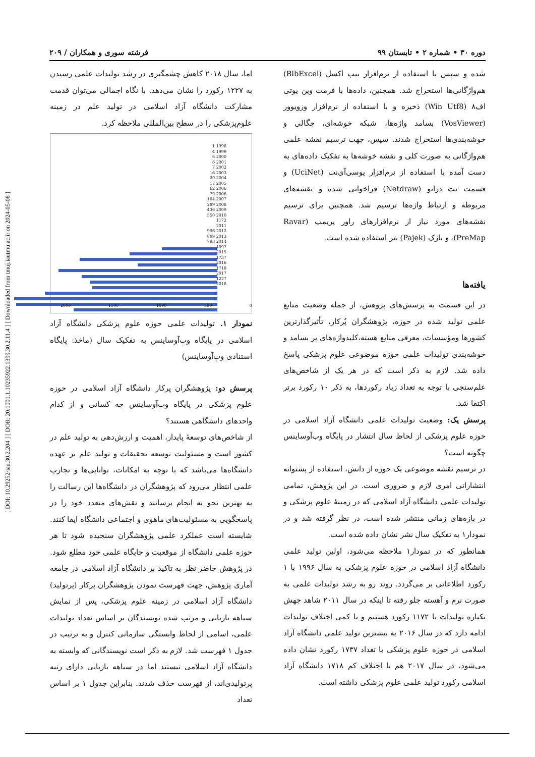[ DOI: 10.29252/iau.30.2.204 ] [ DOR: 20.1001.1.10235922.1399.30.2.11.4 ] [ Downloaded from tmuj.iautmu.ac.ir on 2024-05-08 ]
دوره ۳۰ • شماره ۲ • تابستان ۹۹ فرشته سوری و همکاران / ۲۰۹
شده و سپس با استفاده از نرم‌افزار بیب اکسل (BibExcel) هم‌واژگانی‌ها استخراج شد. همچنین، داده‌ها با فرمت وین یوتی اف۸ (Win Utf8) ذخیره و با استفاده از نرم‌افزار وزویوور (VosViewer) بسامد واژه‌ها، شبکه خوشه‌ای، چگالی و خوشه‌بندی‌ها استخراج شدند. سپس، جهت ترسیم نقشه علمی هم‌واژگانی به صورت کلی و نقشه خوشه‌ها به تفکیک داده‌های به دست آمده با استفاده از نرم‌افزار یوسی‌آی‌نت (UciNet) و قسمت نت درایو (Netdraw) فراخوانی شده و نقشه‌های مربوطه و ارتباط واژه‌ها ترسیم شد. همچنین برای ترسیم نقشه‌های مورد نیاز از نرم‌افزارهای راور پریمپ (Ravar PreMap)، و پاژک (Pajek) نیز استفاده شده است.
یافته‌ها
در این قسمت به پرسش‌های پژوهش، از جمله وضعیت منابع علمی تولید شده در حوزه، پژوهشگران پُرکار، تأثیرگذارترین کشورها ومؤسسات، معرفی منابع هسته،کلیدواژه‌های پر بسامد و خوشه‌بندی تولیدات علمی حوزه موضوعی علوم پزشکی پاسخ داده شد. لازم به ذکر است که در هر یک از شاخص‌های علم‌سنجی با توجه به تعداد زیاد رکوردها، به ذکر ۱۰ رکورد برتر اکتفا شد.
پرسش یک: وضعیت تولیدات علمی دانشگاه آزاد اسلامی در حوزه علوم پزشکی از لحاظ سال انتشار در پایگاه وب‌آوساینس چگونه است؟
در ترسیم نقشه موضوعی یک حوزه از دانش، استفاده از پشتوانه انتشاراتی امری لازم و ضروری است. در این پژوهش، تمامی تولیدات علمی دانشگاه آزاد اسلامی که در زمینهٔ علوم پزشکی و در بازه‌های زمانی منتشر شده است، در نظر گرفته شد و در نمودار۱ به تفکیک سال نشر نشان داده شده است.
همانطور که در نمودار۱ ملاحظه می‌شود، اولین تولید علمی دانشگاه آزاد اسلامی در حوزه علوم پزشکی به سال ۱۹۹۶ با ۱ رکورد اطلاعاتی بر می‌گردد. روند رو به رشد تولیدات علمی به صورت نرم و آهسته جلو رفته تا اینکه در سال ۲۰۱۱ شاهد جهش یکباره تولیدات با ۱۱۷۲ رکورد هستیم و با کمی اختلاف تولیدات ادامه دارد که در سال ۲۰۱۶ به بیشترین تولید علمی دانشگاه آزاد اسلامی در حوزه علوم پزشکی با تعداد ۱۷۳۷ رکورد نشان داده می‌شود، در سال ۲۰۱۷ هم با اختلاف کم ۱۷۱۸ دانشگاه آزاد اسلامی رکورد تولید علمی علوم پزشکی داشته است.
اما، سال ۲۰۱۸ کاهش چشمگیری در رشد تولیدات علمی رسیدن به ۱۲۲۷ رکورد را نشان می‌دهد. با نگاه اجمالی می‌توان قدمت مشارکت دانشگاه آزاد اسلامی در تولید علم در زمینه علوم‌پزشکی را در سطح بین‌المللی ملاحظه کرد.
1 1998
4 1999
6 2000
6 2001
7 2002
16 2003
20 2004
17 2005
62 2006
79 2006
104 2007
289 2008
436 2009
550 2010
1172 2011
996 2012
809 2013
793 2014
1097 2015
1737 2016
1718 2017
1227 2018
2000 1500 1000 500 0
نمودار ۱. تولیدات علمی حوزه علوم پزشکی دانشگاه آزاد اسلامی در پایگاه وب‌آوساینس به تفکیک سال (ماخذ: پایگاه استنادی وب‌آوساینس)
پرسش دو: پژوهشگران پرکار دانشگاه آزاد اسلامی در حوزه علوم پزشکی در پایگاه وب‌آوساینس چه کسانی و از کدام واحدهای دانشگاهی هستند؟
از شاخص‌های توسعهٔ پایدار، اهمیت و ارزش‌دهی به تولید علم در کشور است و مسئولیت توسعه تحقیقات و تولید علم بر عهده دانشگاه‌ها می‌باشد که با توجه به امکانات، توانایی‌ها و تجارب علمی انتظار می‌رود که پژوهشگران در دانشگاه‌ها این رسالت را به بهترین نحو به انجام برسانند و نقش‌های متعدد خود را در پاسخگویی به مسئولیت‌های ماهوی و اجتماعی دانشگاه ایفا کنند. شایسته است عملکرد علمی پژوهشگران سنجیده شود تا هر حوزه علمی دانشگاه از موقعیت و جایگاه علمی خود مطلع شود. در پژوهش حاضر نظر به تاکید بر دانشگاه آزاد اسلامی در جامعه آماری پژوهش، جهت فهرست نمودن پژوهشگران پرکار (پرتولید) دانشگاه آزاد اسلامی در زمینه علوم پزشکی، پس از نمایش سیاهه بازیابی و مرتب شده نویسندگان بر اساس تعداد تولیدات علمی، اسامی از لحاظ وابستگی سازمانی کنترل و به ترتیب در جدول ۱ فهرست شد. لازم به ذکر است نویسندگانی که وابسته به دانشگاه آزاد اسلامی نیستند اما در سیاهه بازیابی دارای رتبه پرتولیدی‌اند، از فهرست حذف شدند. بنابراین جدول ۱ بر اساس تعداد